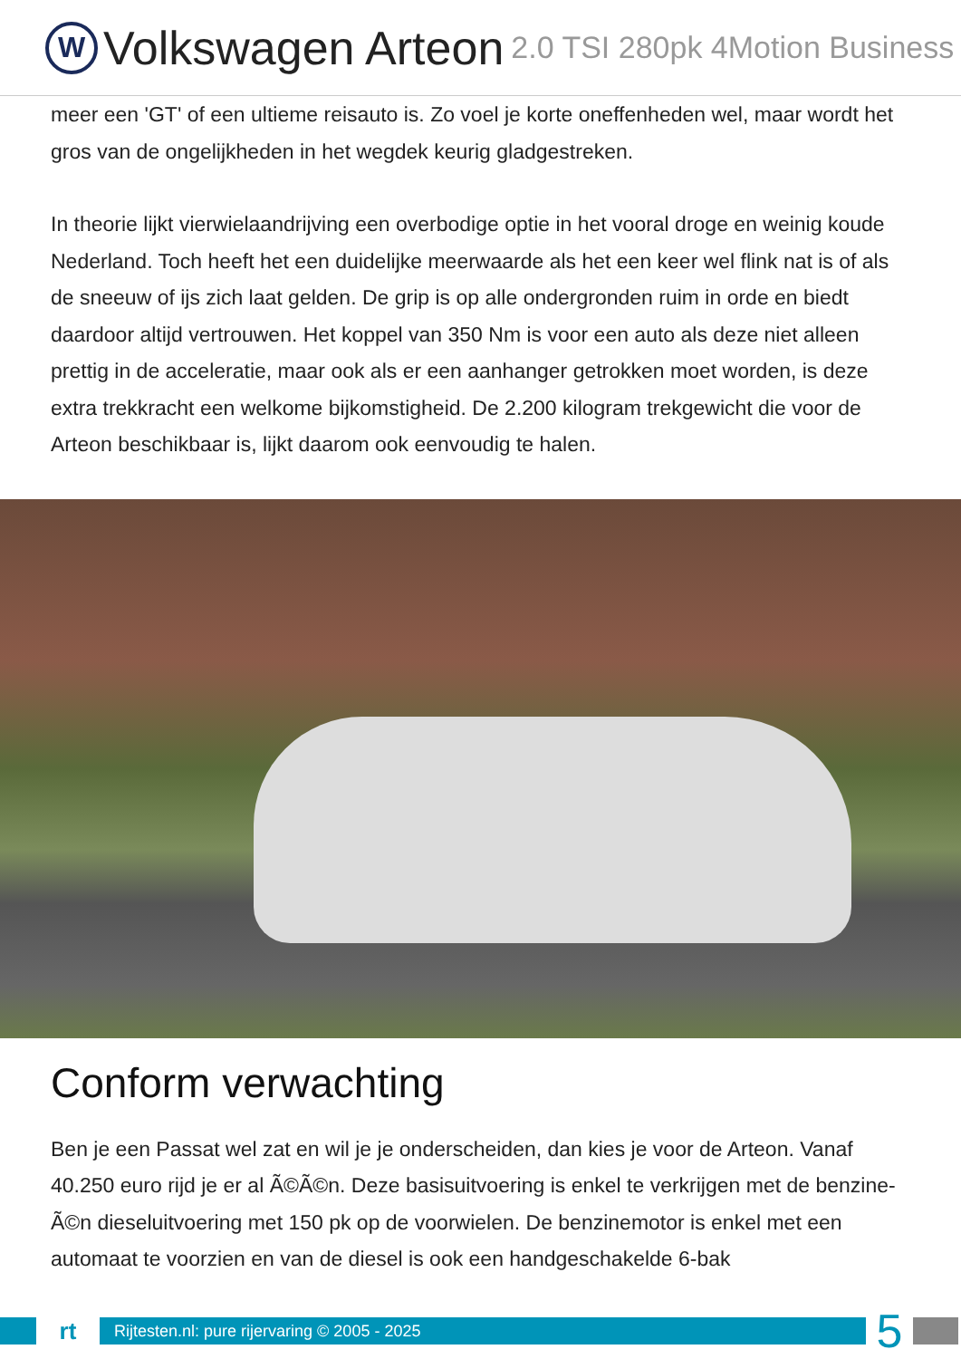W
Volkswagen Arteon 2.0 TSI 280pk 4Motion Business
meer een 'GT' of een ultieme reisauto is. Zo voel je korte oneffenheden wel, maar wordt het gros van de ongelijkheden in het wegdek keurig gladgestreken.
In theorie lijkt vierwielaandrijving een overbodige optie in het vooral droge en weinig koude Nederland. Toch heeft het een duidelijke meerwaarde als het een keer wel flink nat is of als de sneeuw of ijs zich laat gelden. De grip is op alle ondergronden ruim in orde en biedt daardoor altijd vertrouwen. Het koppel van 350 Nm is voor een auto als deze niet alleen prettig in de acceleratie, maar ook als er een aanhanger getrokken moet worden, is deze extra trekkracht een welkome bijkomstigheid. De 2.200 kilogram trekgewicht die voor de Arteon beschikbaar is, lijkt daarom ook eenvoudig te halen.
Conform verwachting
Ben je een Passat wel zat en wil je je onderscheiden, dan kies je voor de Arteon. Vanaf 40.250 euro rijd je er al Ã©Ã©n. Deze basisuitvoering is enkel te verkrijgen met de benzine- Ã©n dieseluitvoering met 150 pk op de voorwielen. De benzinemotor is enkel met een automaat te voorzien en van de diesel is ook een handgeschakelde 6-bak
rt
Rijtesten.nl: pure rijervaring © 2005 - 2025
5